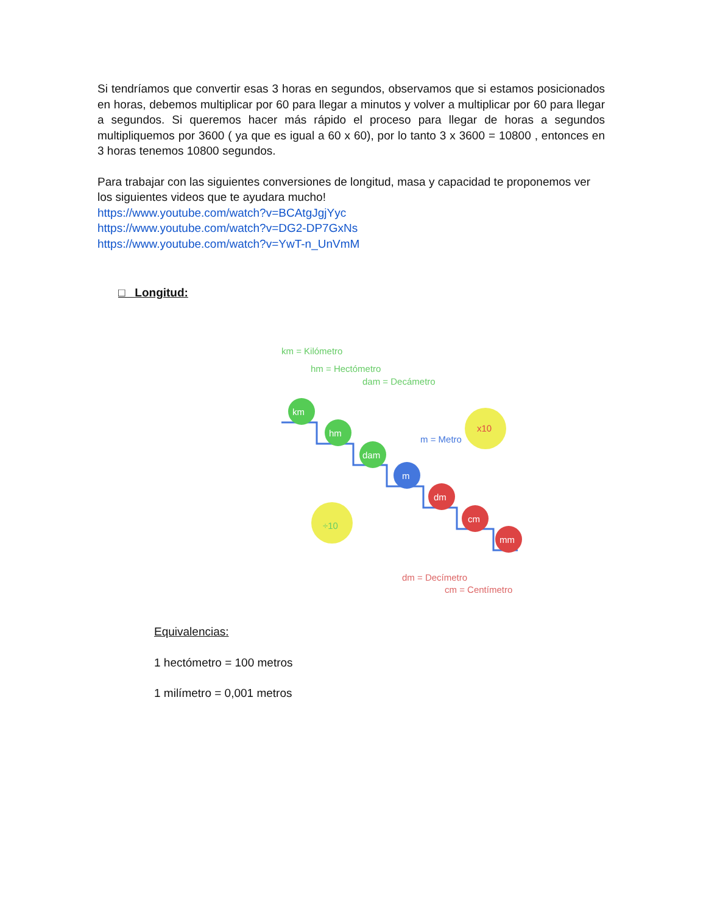Si tendríamos que convertir esas 3 horas en segundos, observamos que si estamos posicionados en horas, debemos multiplicar por 60 para llegar a minutos y volver a multiplicar por 60 para llegar a segundos. Si queremos hacer más rápido el proceso para llegar de horas a segundos multipliquemos por 3600 ( ya que es igual a 60 x 60), por lo tanto 3 x 3600 = 10800 , entonces en 3 horas tenemos 10800 segundos.
Para trabajar con las siguientes conversiones de longitud, masa y capacidad te proponemos ver los siguientes videos que te ayudara mucho!
https://www.youtube.com/watch?v=BCAtgJgjYyc
https://www.youtube.com/watch?v=DG2-DP7GxNs
https://www.youtube.com/watch?v=YwT-n_UnVmM
□ Longitud:
km = Kilómetro
hm = Hectómetro
dam = Decámetro
km
hm
dam
m
dm
cm
mm
x10
÷10
m = Metro
dm = Decímetro
cm = Centímetro
Equivalencias:
1 hectómetro = 100 metros
1 milímetro = 0,001 metros